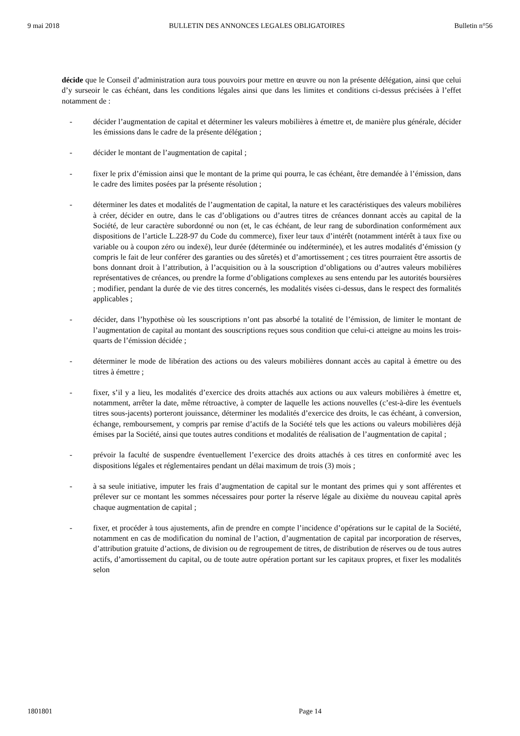9 mai 2018 BULLETIN DES ANNONCES LEGALES OBLIGATOIRES Bulletin n°56
décide que le Conseil d’administration aura tous pouvoirs pour mettre en œuvre ou non la présente délégation, ainsi que celui d’y surseoir le cas échéant, dans les conditions légales ainsi que dans les limites et conditions ci-dessus précisées à l’effet notamment de :
- décider l’augmentation de capital et déterminer les valeurs mobilières à émettre et, de manière plus générale, décider les émissions dans le cadre de la présente délégation ;
- décider le montant de l’augmentation de capital ;
- fixer le prix d’émission ainsi que le montant de la prime qui pourra, le cas échéant, être demandée à l’émission, dans le cadre des limites posées par la présente résolution ;
- déterminer les dates et modalités de l’augmentation de capital, la nature et les caractéristiques des valeurs mobilières à créer, décider en outre, dans le cas d’obligations ou d’autres titres de créances donnant accès au capital de la Société, de leur caractère subordonné ou non (et, le cas échéant, de leur rang de subordination conformément aux dispositions de l’article L.228-97 du Code du commerce), fixer leur taux d’intérêt (notamment intérêt à taux fixe ou variable ou à coupon zéro ou indexé), leur durée (déterminée ou indéterminée), et les autres modalités d’émission (y compris le fait de leur conférer des garanties ou des sûretés) et d’amortissement ; ces titres pourraient être assortis de bons donnant droit à l’attribution, à l’acquisition ou à la souscription d’obligations ou d’autres valeurs mobilières représentatives de créances, ou prendre la forme d’obligations complexes au sens entendu par les autorités boursières ; modifier, pendant la durée de vie des titres concernés, les modalités visées ci-dessus, dans le respect des formalités applicables ;
- décider, dans l’hypothèse où les souscriptions n’ont pas absorbé la totalité de l’émission, de limiter le montant de l’augmentation de capital au montant des souscriptions reçues sous condition que celui-ci atteigne au moins les trois-quarts de l’émission décidée ;
- déterminer le mode de libération des actions ou des valeurs mobilières donnant accès au capital à émettre ou des titres à émettre ;
- fixer, s’il y a lieu, les modalités d’exercice des droits attachés aux actions ou aux valeurs mobilières à émettre et, notamment, arrêter la date, même rétroactive, à compter de laquelle les actions nouvelles (c’est-à-dire les éventuels titres sous-jacents) porteront jouissance, déterminer les modalités d’exercice des droits, le cas échéant, à conversion, échange, remboursement, y compris par remise d’actifs de la Société tels que les actions ou valeurs mobilières déjà émises par la Société, ainsi que toutes autres conditions et modalités de réalisation de l’augmentation de capital ;
- prévoir la faculté de suspendre éventuellement l’exercice des droits attachés à ces titres en conformité avec les dispositions légales et réglementaires pendant un délai maximum de trois (3) mois ;
- à sa seule initiative, imputer les frais d’augmentation de capital sur le montant des primes qui y sont afférentes et prélever sur ce montant les sommes nécessaires pour porter la réserve légale au dixième du nouveau capital après chaque augmentation de capital ;
- fixer, et procéder à tous ajustements, afin de prendre en compte l’incidence d’opérations sur le capital de la Société, notamment en cas de modification du nominal de l’action, d’augmentation de capital par incorporation de réserves, d’attribution gratuite d’actions, de division ou de regroupement de titres, de distribution de réserves ou de tous autres actifs, d’amortissement du capital, ou de toute autre opération portant sur les capitaux propres, et fixer les modalités selon
1801801 Page 14